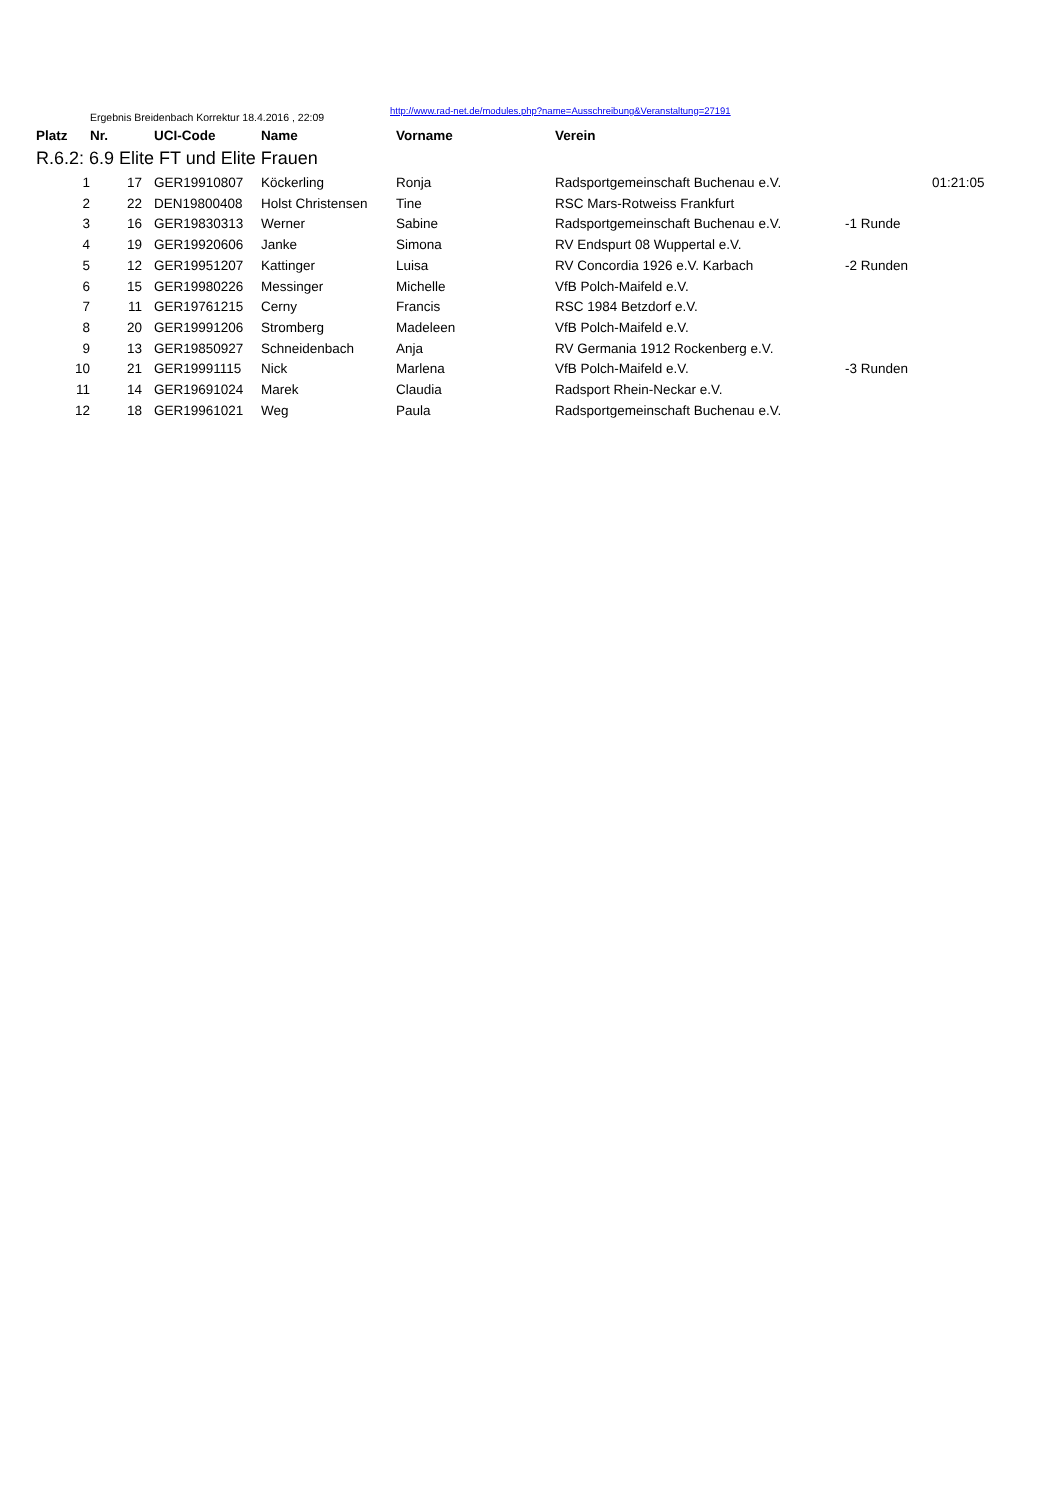| | Ergebnis Breidenbach Korrektur 18.4.2016 , 22:09 | | | | | | | |
| Platz | Nr. | | UCI-Code | Name | Vorname | Verein | | |
| R.6.2: 6.9 Elite FT und Elite Frauen | | | | | | | | |
| 1 | 17 | | GER19910807 | Köckerling | Ronja | Radsportgemeinschaft Buchenau e.V. | | 01:21:05 |
| 2 | 22 | | DEN19800408 | Holst Christensen | Tine | RSC Mars-Rotweiss Frankfurt | | |
| 3 | 16 | | GER19830313 | Werner | Sabine | Radsportgemeinschaft Buchenau e.V. | -1 Runde | |
| 4 | 19 | | GER19920606 | Janke | Simona | RV Endspurt 08 Wuppertal e.V. | | |
| 5 | 12 | | GER19951207 | Kattinger | Luisa | RV Concordia 1926 e.V. Karbach | -2 Runden | |
| 6 | 15 | | GER19980226 | Messinger | Michelle | VfB Polch-Maifeld e.V. | | |
| 7 | 11 | | GER19761215 | Cerny | Francis | RSC 1984 Betzdorf e.V. | | |
| 8 | 20 | | GER19991206 | Stromberg | Madeleen | VfB Polch-Maifeld e.V. | | |
| 9 | 13 | | GER19850927 | Schneidenbach | Anja | RV Germania 1912 Rockenberg e.V. | | |
| 10 | 21 | | GER19991115 | Nick | Marlena | VfB Polch-Maifeld e.V. | -3 Runden | |
| 11 | 14 | | GER19691024 | Marek | Claudia | Radsport Rhein-Neckar e.V. | | |
| 12 | 18 | | GER19961021 | Weg | Paula | Radsportgemeinschaft Buchenau e.V. | | |
http://www.rad-net.de/modules.php?name=Ausschreibung&Veranstaltung=27191